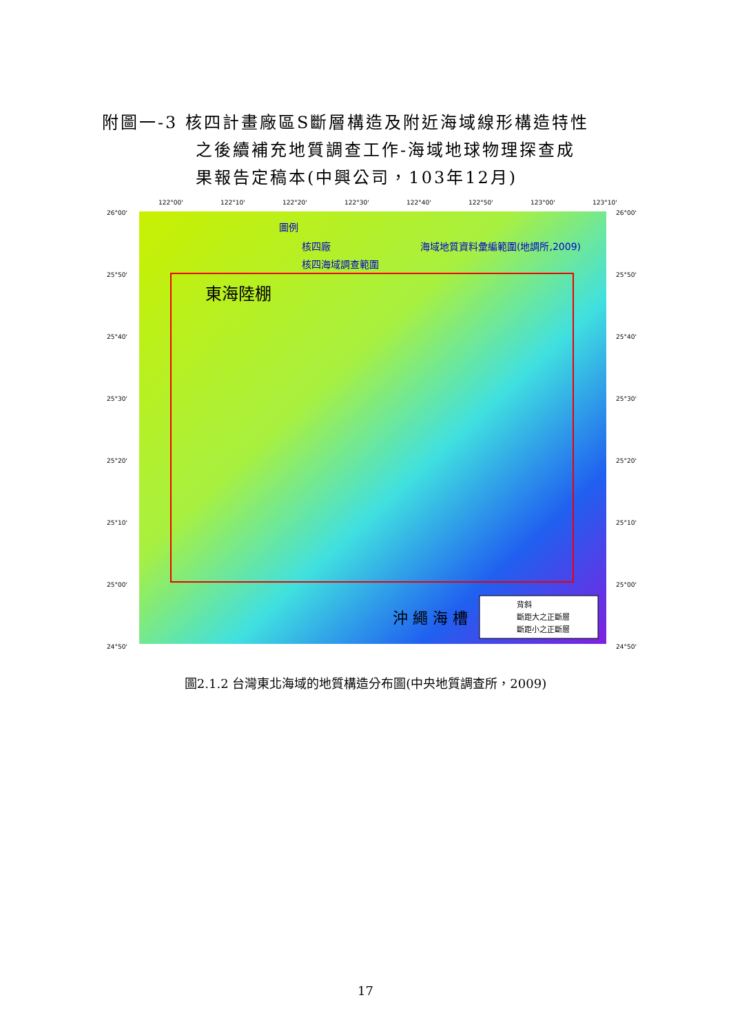附圖一-3 核四計畫廠區S斷層構造及附近海域線形構造特性
之後續補充地質調查工作-海域地球物理探查成
果報告定稿本(中興公司，103年12月)
122°00'
122°10'
122°20'
122°30'
122°40'
122°50'
123°00'
123°10'
26°00'
25°50'
25°40'
25°30'
25°20'
25°10'
25°00'
24°50'
26°00'
25°50'
25°40'
25°30'
25°20'
25°10'
25°00'
24°50'
圖例
核四廠
海域地質資料彙編範圍(地調所,2009)
核四海域調查範圍
東海陸棚
沖 繩 海 槽
背斜
斷距大之正斷層
斷距小之正斷層
圖2.1.2 台灣東北海域的地質構造分布圖(中央地質調查所，2009)
17